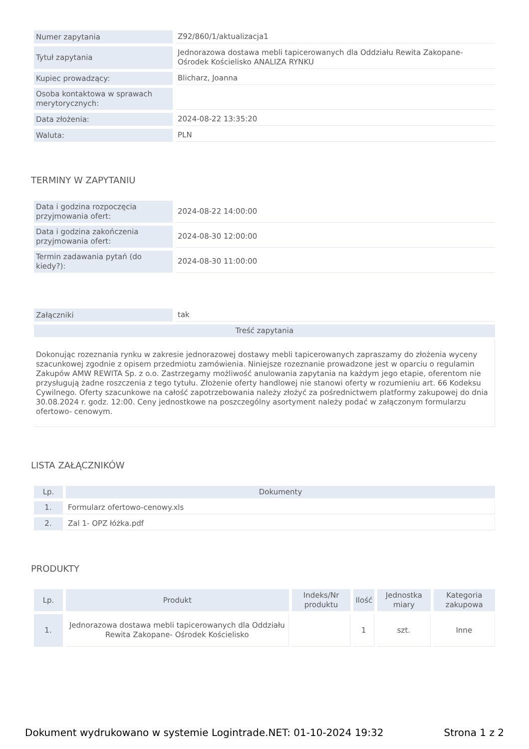| Numer zapytania | Z92/860/1/aktualizacja1 |
| Tytuł zapytania | Jednorazowa dostawa mebli tapicerowanych dla Oddziału Rewita Zakopane-Ośrodek Kościelisko ANALIZA RYNKU |
| Kupiec prowadzący: | Blicharz, Joanna |
| Osoba kontaktowa w sprawach merytorycznych: | |
| Data złożenia: | 2024-08-22 13:35:20 |
| Waluta: | PLN |
TERMINY W ZAPYTANIU
| Data i godzina rozpoczęcia przyjmowania ofert: | 2024-08-22 14:00:00 |
| Data i godzina zakończenia przyjmowania ofert: | 2024-08-30 12:00:00 |
| Termin zadawania pytań (do kiedy?): | 2024-08-30 11:00:00 |
| Załączniki | tak |
| Treść zapytania | |
| Dokonując rozeznania rynku w zakresie jednorazowej dostawy mebli tapicerowanych zapraszamy do złożenia wyceny szacunkowej zgodnie z opisem przedmiotu zamówienia. Niniejsze rozeznanie prowadzone jest w oparciu o regulamin Zakupów AMW REWITA Sp. z o.o. Zastrzegamy możliwość anulowania zapytania na każdym jego etapie, oferentom nie przysługują żadne roszczenia z tego tytułu. Złożenie oferty handlowej nie stanowi oferty w rozumieniu art. 66 Kodeksu Cywilnego. Oferty szacunkowe na całość zapotrzebowania należy złożyć za pośrednictwem platformy zakupowej do dnia 30.08.2024 r. godz. 12:00. Ceny jednostkowe na poszczególny asortyment należy podać w załączonym formularzu ofertowo- cenowym. | |
LISTA ZAŁĄCZNIKÓW
| Lp. | Dokumenty |
| --- | --- |
| 1. | Formularz ofertowo-cenowy.xls |
| 2. | Zal 1- OPZ łóżka.pdf |
PRODUKTY
| Lp. | Produkt | Indeks/Nr produktu | Ilość | Jednostka miary | Kategoria zakupowa |
| --- | --- | --- | --- | --- | --- |
| 1. | Jednorazowa dostawa mebli tapicerowanych dla Oddziału Rewita Zakopane- Ośrodek Kościelisko | | 1 | szt. | Inne |
Dokument wydrukowano w systemie Logintrade.NET: 01-10-2024 19:32 Strona 1 z 2